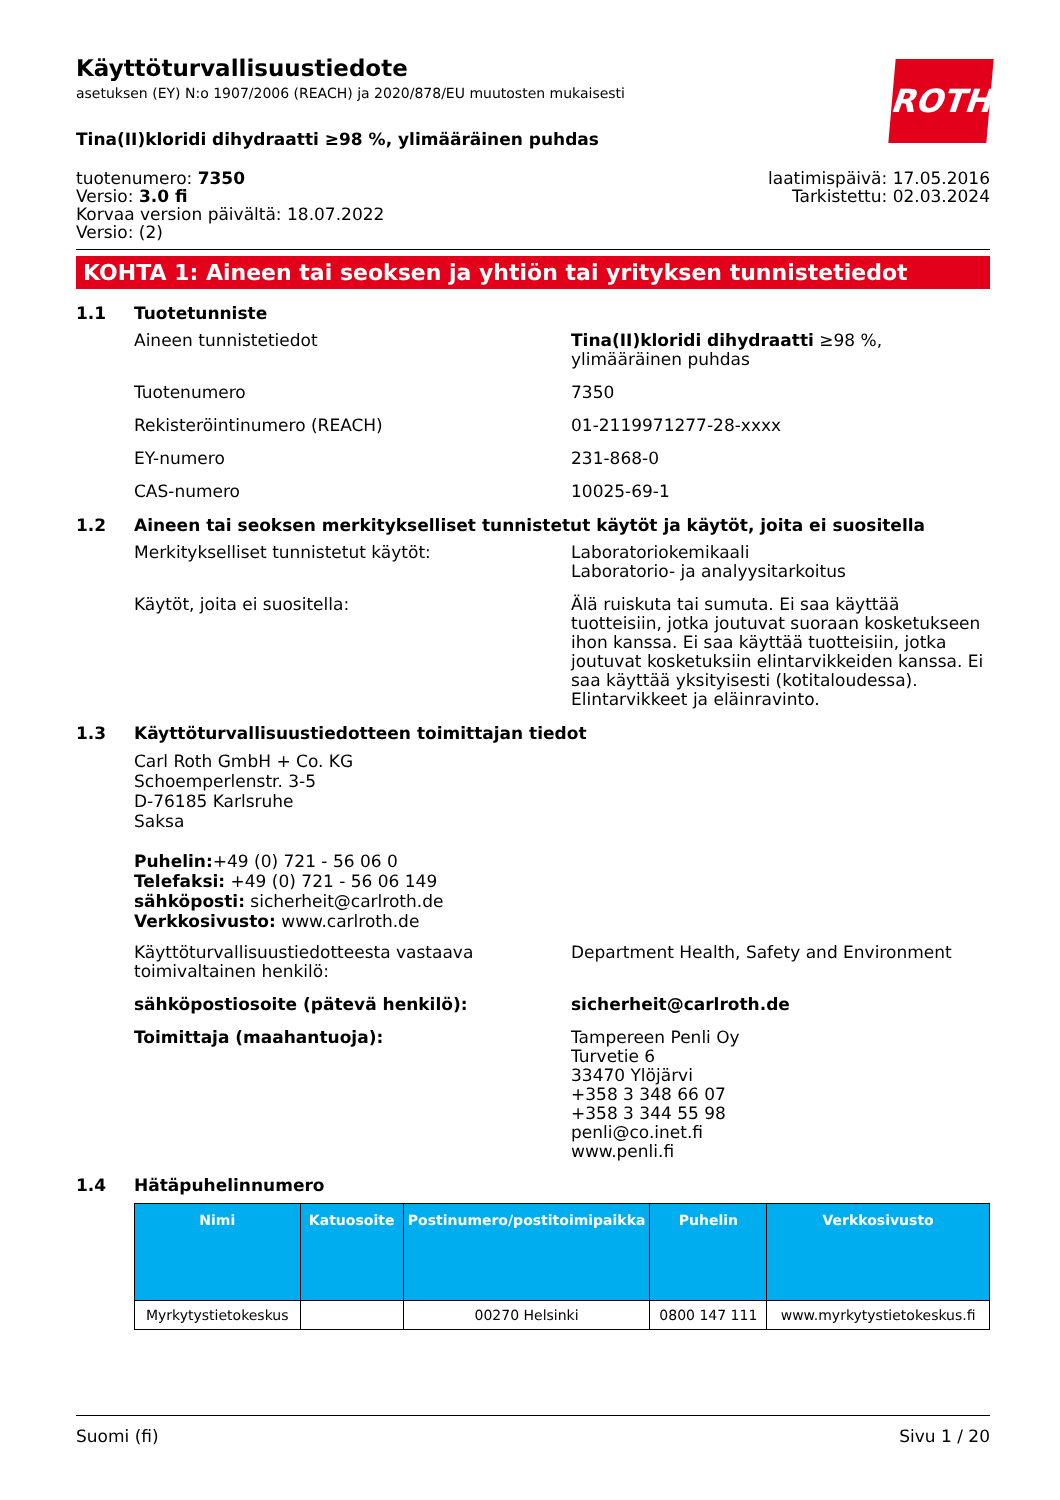ROTH
Käyttöturvallisuustiedote
asetuksen (EY) N:o 1907/2006 (REACH) ja 2020/878/EU muutosten mukaisesti
Tina(II)kloridi dihydraatti ≥98 %, ylimääräinen puhdas
tuotenumero: 7350
Versio: 3.0 fi
Korvaa version päivältä: 18.07.2022
Versio: (2)
laatimispäivä: 17.05.2016
Tarkistettu: 02.03.2024
KOHTA 1: Aineen tai seoksen ja yhtiön tai yrityksen tunnistetiedot
1.1 Tuotetunniste
Aineen tunnistetiedot Tina(II)kloridi dihydraatti ≥98 %, ylimääräinen puhdas
Tuotenumero 7350
Rekisteröintinumero (REACH) 01-2119971277-28-xxxx
EY-numero 231-868-0
CAS-numero 10025-69-1
1.2 Aineen tai seoksen merkitykselliset tunnistetut käytöt ja käytöt, joita ei suositella
Merkitykselliset tunnistetut käytöt: Laboratoriokemikaali
Laboratorio- ja analyysitarkoitus
Käytöt, joita ei suositella: Älä ruiskuta tai sumuta. Ei saa käyttää tuotteisiin, jotka joutuvat suoraan kosketukseen ihon kanssa. Ei saa käyttää tuotteisiin, jotka joutuvat kosketuksiin elintarvikkeiden kanssa. Ei saa käyttää yksityisesti (kotitaloudessa). Elintarvikkeet ja eläinravinto.
1.3 Käyttöturvallisuustiedotteen toimittajan tiedot
Carl Roth GmbH + Co. KG
Schoemperlenstr. 3-5
D-76185 Karlsruhe
Saksa
Puhelin:+49 (0) 721 - 56 06 0
Telefaksi: +49 (0) 721 - 56 06 149
sähköposti: sicherheit@carlroth.de
Verkkosivusto: www.carlroth.de
Käyttöturvallisuustiedotteesta vastaava toimivaltainen henkilö:
Department Health, Safety and Environment
sähköpostiosoite (pätevä henkilö): sicherheit@carlroth.de
Toimittaja (maahantuoja): Tampereen Penli Oy
Turvetie 6
33470 Ylöjärvi
+358 3 348 66 07
+358 3 344 55 98
penli@co.inet.fi
www.penli.fi
1.4 Hätäpuhelinnumero
| Nimi | Katuosoite | Postinumero/postitoimipaikka | Puhelin | Verkkosivusto |
| --- | --- | --- | --- | --- |
| Myrkytystietokeskus | | 00270 Helsinki | 0800 147 111 | www.myrkytystietokeskus.fi |
Suomi (fi) Sivu 1 / 20